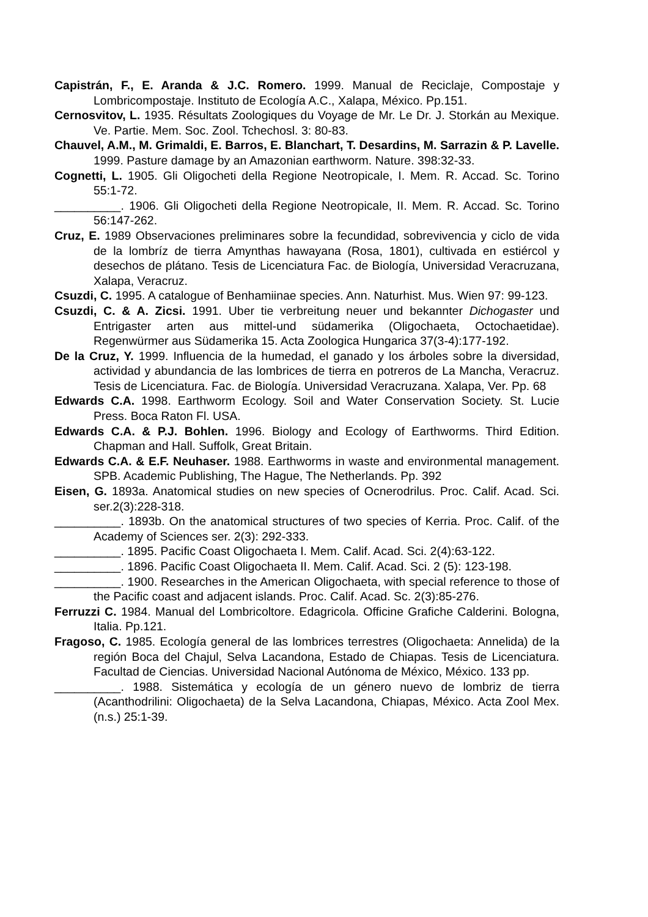Capistrán, F., E. Aranda & J.C. Romero. 1999. Manual de Reciclaje, Compostaje y Lombricompostaje. Instituto de Ecología A.C., Xalapa, México. Pp.151.
Cernosvitov, L. 1935. Résultats Zoologiques du Voyage de Mr. Le Dr. J. Storkán au Mexique. Ve. Partie. Mem. Soc. Zool. Tchechosl. 3: 80-83.
Chauvel, A.M., M. Grimaldi, E. Barros, E. Blanchart, T. Desardins, M. Sarrazin & P. Lavelle. 1999. Pasture damage by an Amazonian earthworm. Nature. 398:32-33.
Cognetti, L. 1905. Gli Oligocheti della Regione Neotropicale, I. Mem. R. Accad. Sc. Torino 55:1-72.
__________. 1906. Gli Oligocheti della Regione Neotropicale, II. Mem. R. Accad. Sc. Torino 56:147-262.
Cruz, E. 1989 Observaciones preliminares sobre la fecundidad, sobrevivencia y ciclo de vida de la lombríz de tierra Amynthas hawayana (Rosa, 1801), cultivada en estiércol y desechos de plátano. Tesis de Licenciatura Fac. de Biología, Universidad Veracruzana, Xalapa, Veracruz.
Csuzdi, C. 1995. A catalogue of Benhamiinae species. Ann. Naturhist. Mus. Wien 97: 99-123.
Csuzdi, C. & A. Zicsi. 1991. Uber tie verbreitung neuer und bekannter Dichogaster und Entrigaster arten aus mittel-und südamerika (Oligochaeta, Octochaetidae). Regenwürmer aus Südamerika 15. Acta Zoologica Hungarica 37(3-4):177-192.
De la Cruz, Y. 1999. Influencia de la humedad, el ganado y los árboles sobre la diversidad, actividad y abundancia de las lombrices de tierra en potreros de La Mancha, Veracruz. Tesis de Licenciatura. Fac. de Biología. Universidad Veracruzana. Xalapa, Ver. Pp. 68
Edwards C.A. 1998. Earthworm Ecology. Soil and Water Conservation Society. St. Lucie Press. Boca Raton Fl. USA.
Edwards C.A. & P.J. Bohlen. 1996. Biology and Ecology of Earthworms. Third Edition. Chapman and Hall. Suffolk, Great Britain.
Edwards C.A. & E.F. Neuhaser. 1988. Earthworms in waste and environmental management. SPB. Academic Publishing, The Hague, The Netherlands. Pp. 392
Eisen, G. 1893a. Anatomical studies on new species of Ocnerodrilus. Proc. Calif. Acad. Sci. ser.2(3):228-318.
__________. 1893b. On the anatomical structures of two species of Kerria. Proc. Calif. of the Academy of Sciences ser. 2(3): 292-333.
__________. 1895. Pacific Coast Oligochaeta I. Mem. Calif. Acad. Sci. 2(4):63-122.
__________. 1896. Pacific Coast Oligochaeta II. Mem. Calif. Acad. Sci. 2 (5): 123-198.
__________. 1900. Researches in the American Oligochaeta, with special reference to those of the Pacific coast and adjacent islands. Proc. Calif. Acad. Sc. 2(3):85-276.
Ferruzzi C. 1984. Manual del Lombricoltore. Edagricola. Officine Grafiche Calderini. Bologna, Italia. Pp.121.
Fragoso, C. 1985. Ecología general de las lombrices terrestres (Oligochaeta: Annelida) de la región Boca del Chajul, Selva Lacandona, Estado de Chiapas. Tesis de Licenciatura. Facultad de Ciencias. Universidad Nacional Autónoma de México, México. 133 pp.
__________. 1988. Sistemática y ecología de un género nuevo de lombriz de tierra (Acanthodrilini: Oligochaeta) de la Selva Lacandona, Chiapas, México. Acta Zool Mex.(n.s.) 25:1-39.